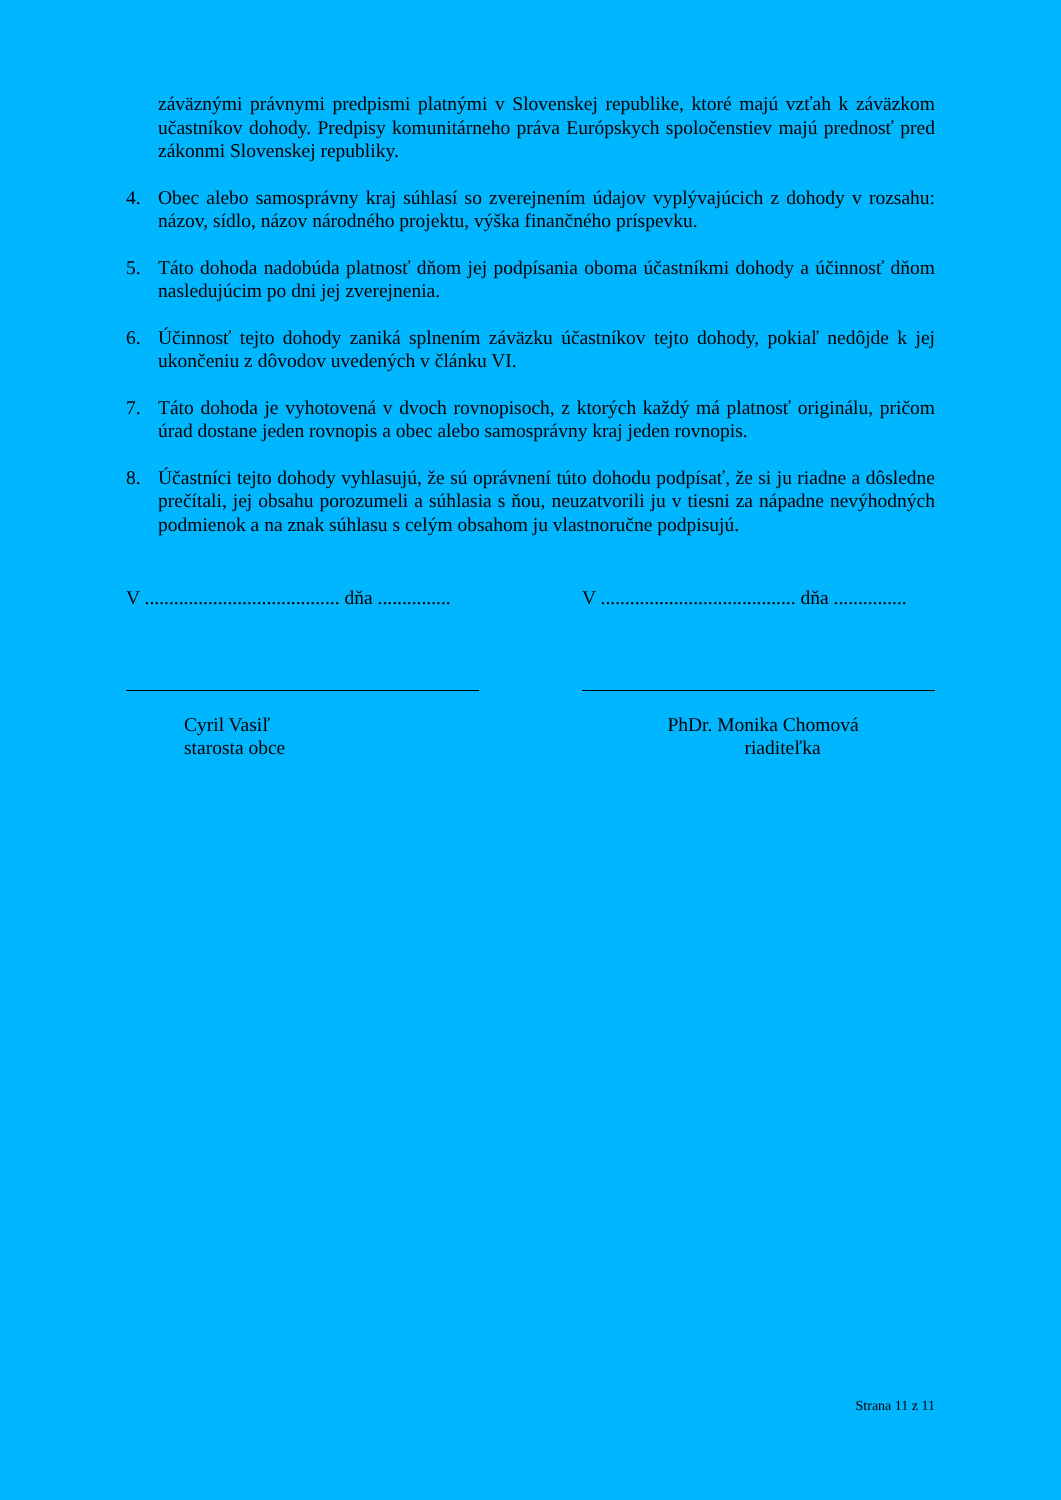záväznými právnymi predpismi platnými v Slovenskej republike, ktoré majú vzťah k záväzkom učastníkov dohody. Predpisy komunitárneho práva Európskych spoločenstiev majú prednosť pred zákonmi Slovenskej republiky.
4. Obec alebo samosprávny kraj súhlasí so zverejnením údajov vyplývajúcich z dohody v rozsahu: názov, sídlo, názov národného projektu, výška finančného príspevku.
5. Táto dohoda nadobúda platnosť dňom jej podpísania oboma účastníkmi dohody a účinnosť dňom nasledujúcim po dni jej zverejnenia.
6. Účinnosť tejto dohody zaniká splnením záväzku účastníkov tejto dohody, pokiaľ nedôjde k jej ukončeniu z dôvodov uvedených v článku VI.
7. Táto dohoda je vyhotovená v dvoch rovnopisoch, z ktorých každý má platnosť originálu, pričom úrad dostane jeden rovnopis a obec alebo samosprávny kraj jeden rovnopis.
8. Účastníci tejto dohody vyhlasujú, že sú oprávnení túto dohodu podpísať, že si ju riadne a dôsledne prečítali, jej obsahu porozumeli a súhlasia s ňou, neuzatvorili ju v tiesni za nápadne nevýhodných podmienok a na znak súhlasu s celým obsahom ju vlastnoručne podpisujú.
V ........................................ dňa ...............
Cyril Vasiľ
starosta obce
V ........................................ dňa ...............
PhDr. Monika Chomová
riaditeľka
Strana 11 z 11